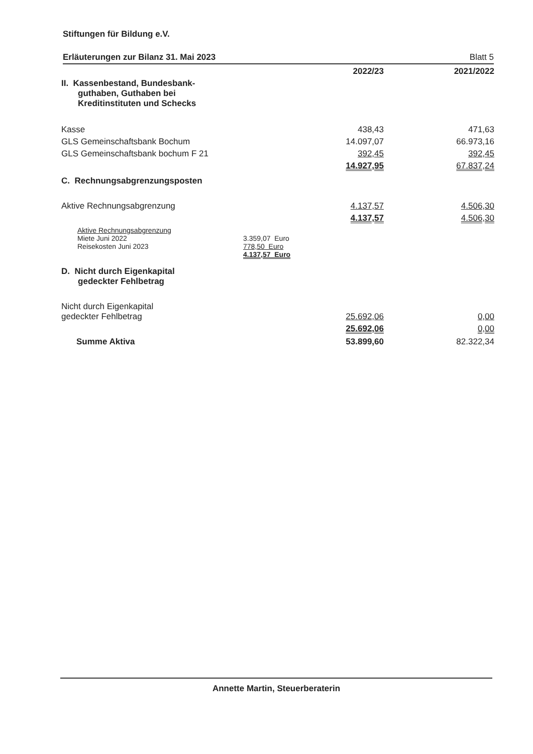Stiftungen für Bildung e.V.
Erläuterungen zur Bilanz 31. Mai 2023 Blatt 5
| | 2022/23 | 2021/2022 |
| --- | --- | --- |
| II. Kassenbestand, Bundesbank- guthaben, Guthaben bei Kreditinstituten und Schecks | | |
| Kasse | 438,43 | 471,63 |
| GLS Gemeinschaftsbank Bochum | 14.097,07 | 66.973,16 |
| GLS Gemeinschaftsbank bochum F 21 | 392,45 | 392,45 |
| | 14.927,95 | 67.837,24 |
| C. Rechnungsabgrenzungsposten | | |
| Aktive Rechnungsabgrenzung | 4.137,57 | 4.506,30 |
| | 4.137,57 | 4.506,30 |
| Aktive Rechnungsabgrenzung Miete Juni 2022 Reisekosten Juni 2023 | 3.359,07 Euro 778,50 Euro 4.137,57 Euro | |
| D. Nicht durch Eigenkapital gedeckter Fehlbetrag | | |
| Nicht durch Eigenkapital gedeckter Fehlbetrag | 25.692,06 | 0,00 |
| | 25.692,06 | 0,00 |
| Summe Aktiva | 53.899,60 | 82.322,34 |
Annette Martin, Steuerberaterin